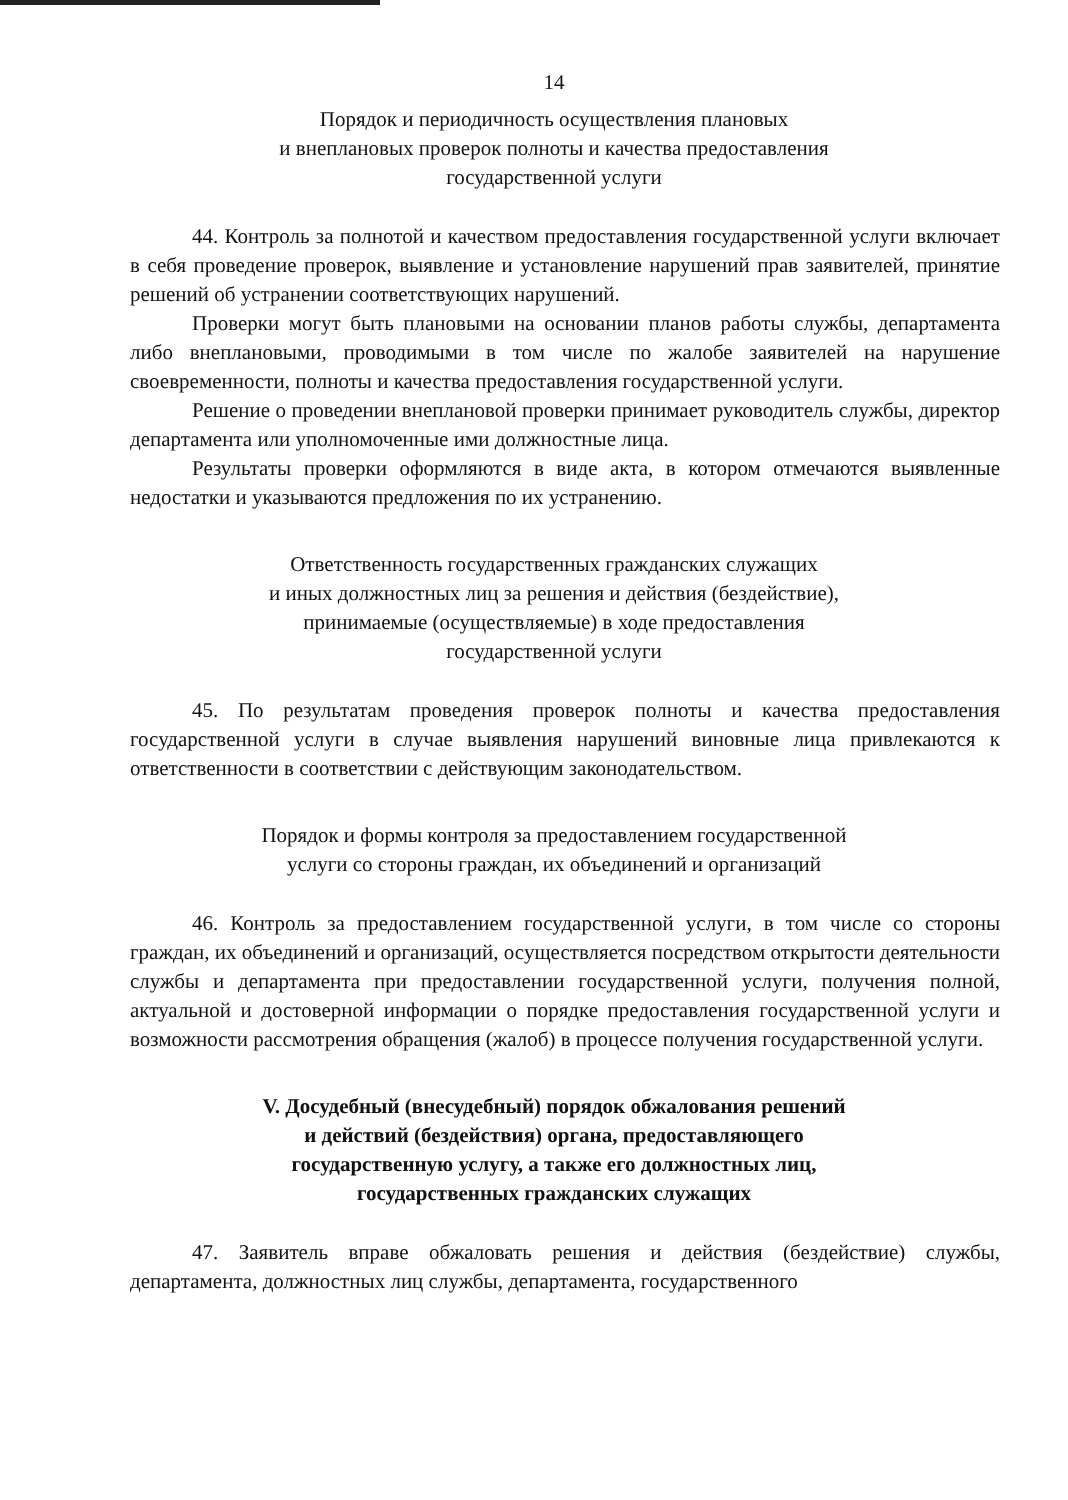14
Порядок и периодичность осуществления плановых
и внеплановых проверок полноты и качества предоставления
государственной услуги
44. Контроль за полнотой и качеством предоставления государственной услуги включает в себя проведение проверок, выявление и установление нарушений прав заявителей, принятие решений об устранении соответствующих нарушений.
Проверки могут быть плановыми на основании планов работы службы, департамента либо внеплановыми, проводимыми в том числе по жалобе заявителей на нарушение своевременности, полноты и качества предоставления государственной услуги.
Решение о проведении внеплановой проверки принимает руководитель службы, директор департамента или уполномоченные ими должностные лица.
Результаты проверки оформляются в виде акта, в котором отмечаются выявленные недостатки и указываются предложения по их устранению.
Ответственность государственных гражданских служащих
и иных должностных лиц за решения и действия (бездействие),
принимаемые (осуществляемые) в ходе предоставления
государственной услуги
45. По результатам проведения проверок полноты и качества предоставления государственной услуги в случае выявления нарушений виновные лица привлекаются к ответственности в соответствии с действующим законодательством.
Порядок и формы контроля за предоставлением государственной
услуги со стороны граждан, их объединений и организаций
46. Контроль за предоставлением государственной услуги, в том числе со стороны граждан, их объединений и организаций, осуществляется посредством открытости деятельности службы и департамента при предоставлении государственной услуги, получения полной, актуальной и достоверной информации о порядке предоставления государственной услуги и возможности рассмотрения обращения (жалоб) в процессе получения государственной услуги.
V. Досудебный (внесудебный) порядок обжалования решений
и действий (бездействия) органа, предоставляющего
государственную услугу, а также его должностных лиц,
государственных гражданских служащих
47. Заявитель вправе обжаловать решения и действия (бездействие) службы, департамента, должностных лиц службы, департамента, государственного